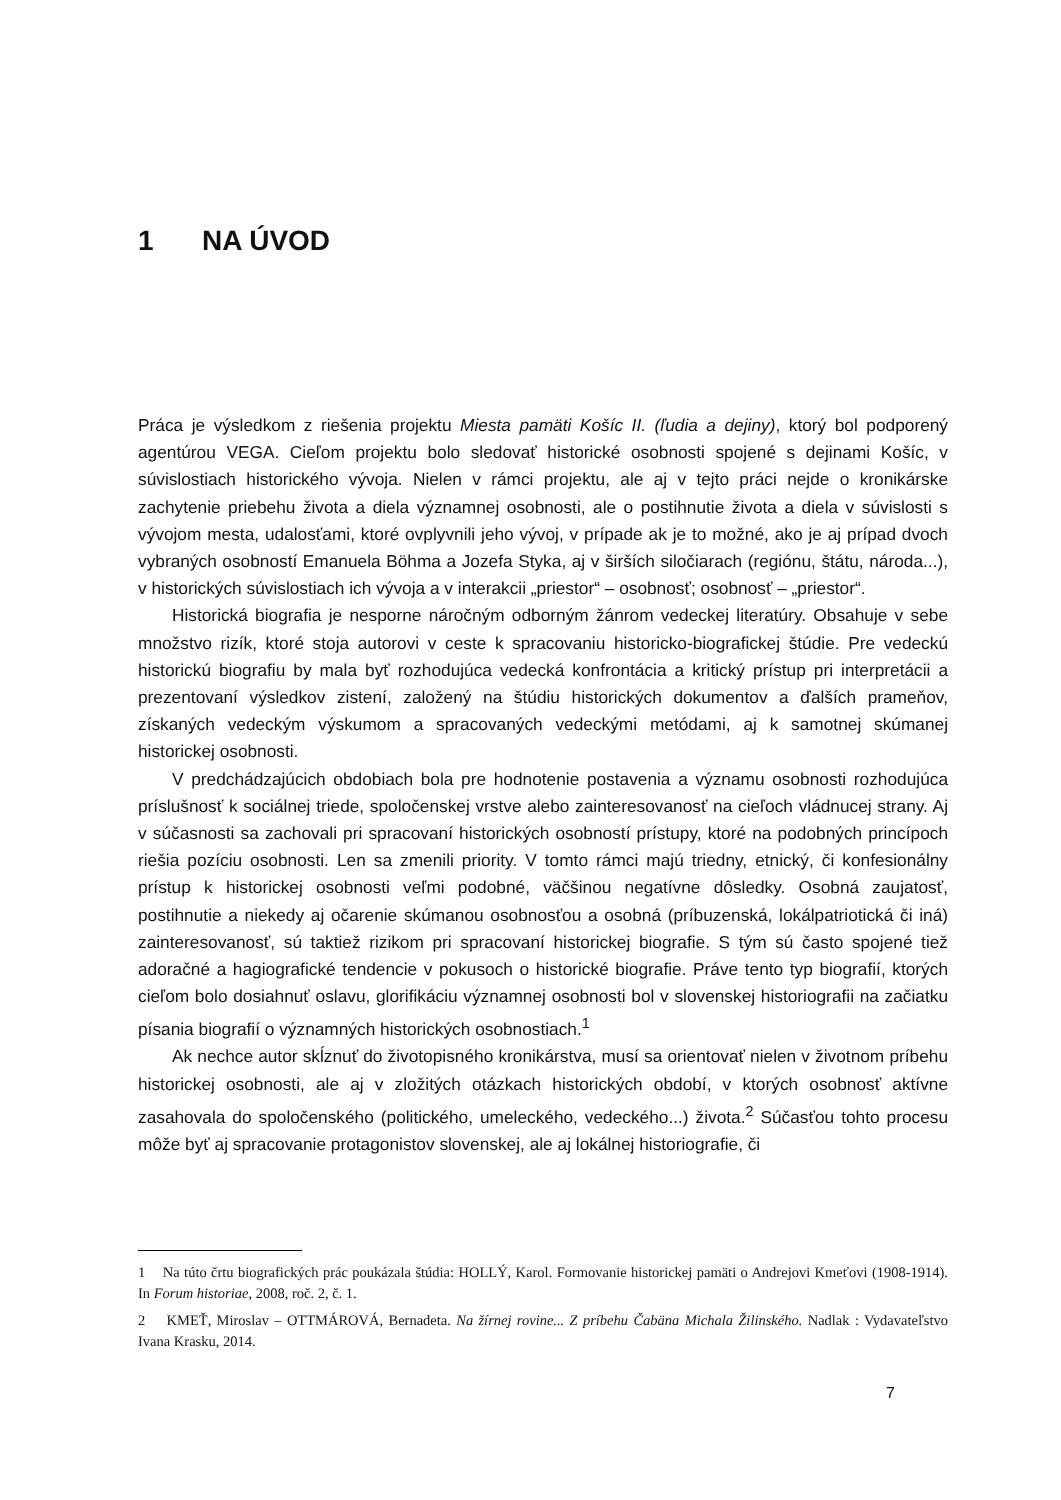1 NA ÚVOD
Práca je výsledkom z riešenia projektu Miesta pamäti Košíc II. (ľudia a dejiny), ktorý bol podporený agentúrou VEGA. Cieľom projektu bolo sledovať historické osobnosti spojené s dejinami Košíc, v súvislostiach historického vývoja. Nielen v rámci projektu, ale aj v tejto práci nejde o kronikárske zachytenie priebehu života a diela významnej osobnosti, ale o postihnutie života a diela v súvislosti s vývojom mesta, udalosťami, ktoré ovplyvnili jeho vývoj, v prípade ak je to možné, ako je aj prípad dvoch vybraných osobností Emanuela Böhma a Jozefa Styka, aj v širších siločiarach (regiónu, štátu, národa...), v historických súvislostiach ich vývoja a v interakcii „priestor“ – osobnosť; osobnosť – „priestor“.
Historická biografia je nesporne náročným odborným žánrom vedeckej literatúry. Obsahuje v sebe množstvo rizík, ktoré stoja autorovi v ceste k spracovaniu historicko-biografickej štúdie. Pre vedeckú historickú biografiu by mala byť rozhodujúca vedecká konfrontácia a kritický prístup pri interpretácii a prezentovaní výsledkov zistení, založený na štúdiu historických dokumentov a ďalších prameňov, získaných vedeckým výskumom a spracovaných vedeckými metódami, aj k samotnej skúmanej historickej osobnosti.
V predchádzajúcich obdobiach bola pre hodnotenie postavenia a významu osobnosti rozhodujúca príslušnosť k sociálnej triede, spoločenskej vrstve alebo zainteresovanosť na cieľoch vládnucej strany. Aj v súčasnosti sa zachovali pri spracovaní historických osobností prístupy, ktoré na podobných princípoch riešia pozíciu osobnosti. Len sa zmenili priority. V tomto rámci majú triedny, etnický, či konfesionálny prístup k historickej osobnosti veľmi podobné, väčšinou negatívne dôsledky. Osobná zaujatosť, postihnutie a niekedy aj očarenie skúmanou osobnosťou a osobná (príbuzenská, lokálpatriotická či iná) zainteresovanosť, sú taktiež rizikom pri spracovaní historickej biografie. S tým sú často spojené tiež adoračné a hagiografické tendencie v pokusoch o historické biografie. Práve tento typ biografií, ktorých cieľom bolo dosiahnuť oslavu, glorifikáciu významnej osobnosti bol v slovenskej historiografii na začiatku písania biografií o významných historických osobnostiach.<sup>1</sup>
Ak nechce autor skĺznuť do životopisného kronikárstva, musí sa orientovať nielen v životnom príbehu historickej osobnosti, ale aj v zložitých otázkach historických období, v ktorých osobnosť aktívne zasahovala do spoločenského (politického, umeleckého, vedeckého...) života.<sup>2</sup> Súčasťou tohto procesu môže byť aj spracovanie protagonistov slovenskej, ale aj lokálnej historiografie, či
1 Na túto črtu biografických prác poukázala štúdia: HOLLÝ, Karol. Formovanie historickej pamäti o Andrejovi Kmeťovi (1908-1914). In Forum historiae, 2008, roč. 2, č. 1.
2 KMEŤ, Miroslav – OTTMÁROVÁ, Bernadeta. Na žírnej rovine... Z príbehu Čabäna Michala Žilinského. Nadlak : Vydavateľstvo Ivana Krasku, 2014.
7